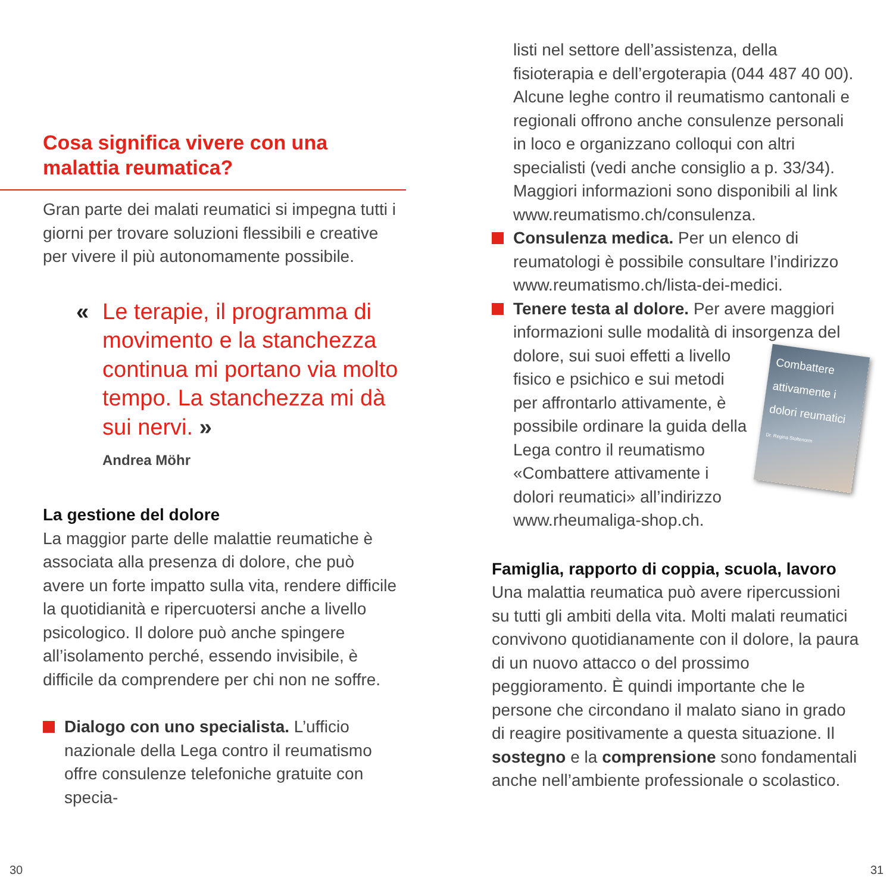Cosa significa vivere con una
malattia reumatica?
Gran parte dei malati reumatici si impegna tutti i giorni per trovare soluzioni flessibili e creative per vivere il più autonomamente possibile.
« Le terapie, il programma di movimento e la stanchezza continua mi portano via molto tempo. La stanchezza mi dà sui nervi. »
Andrea Möhr
La gestione del dolore
La maggior parte delle malattie reumatiche è associata alla presenza di dolore, che può avere un forte impatto sulla vita, rendere difficile la quotidianità e ripercuotersi anche a livello psicologico. Il dolore può anche spingere all’isolamento perché, essendo invisibile, è difficile da comprendere per chi non ne soffre.
Dialogo con uno specialista. L’ufficio nazionale della Lega contro il reumatismo offre consulenze telefoniche gratuite con specia-
listi nel settore dell’assistenza, della fisioterapia e dell’ergoterapia (044 487 40 00). Alcune leghe contro il reumatismo cantonali e regionali offrono anche consulenze personali in loco e organizzano colloqui con altri specialisti (vedi anche consiglio a p. 33/34). Maggiori informazioni sono disponibili al link www.reumatismo.ch/consulenza.
Consulenza medica. Per un elenco di reumatologi è possibile consultare l’indirizzo www.reumatismo.ch/lista-dei-medici.
Tenere testa al dolore. Per avere maggiori informazioni sulle modalità di insorgenza Combattere attivamente i dolori reumatici
Dr. Regina Stoltenorm del dolore, sui suoi effetti a livello fisico e psichico e sui metodi per affrontarlo attivamente, è possibile ordinare la guida della Lega contro il reumatismo «Combattere attivamente i dolori reumatici» all’indirizzo www.rheumaliga-shop.ch.
Famiglia, rapporto di coppia, scuola, lavoro
Una malattia reumatica può avere ripercussioni su tutti gli ambiti della vita. Molti malati reumatici convivono quotidianamente con il dolore, la paura di un nuovo attacco o del prossimo peggioramento. È quindi importante che le persone che circondano il malato siano in grado di reagire positivamente a questa situazione. Il sostegno e la comprensione sono fondamentali anche nell’ambiente professionale o scolastico.
30 31